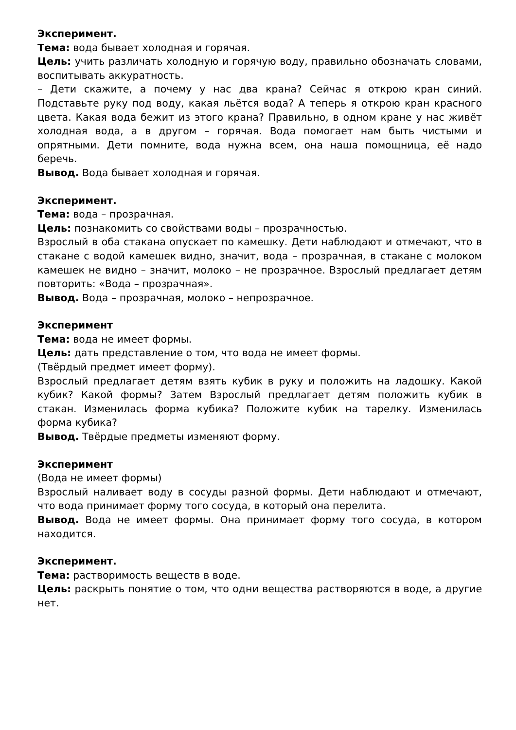Эксперимент.
Тема: вода бывает холодная и горячая.
Цель: учить различать холодную и горячую воду, правильно обозначать словами, воспитывать аккуратность.
– Дети скажите, а почему у нас два крана? Сейчас я открою кран синий. Подставьте руку под воду, какая льётся вода? А теперь я открою кран красного цвета. Какая вода бежит из этого крана? Правильно, в одном кране у нас живёт холодная вода, а в другом – горячая. Вода помогает нам быть чистыми и опрятными. Дети помните, вода нужна всем, она наша помощница, её надо беречь.
Вывод. Вода бывает холодная и горячая.
Эксперимент.
Тема: вода – прозрачная.
Цель: познакомить со свойствами воды – прозрачностью.
Взрослый в оба стакана опускает по камешку. Дети наблюдают и отмечают, что в стакане с водой камешек видно, значит, вода – прозрачная, в стакане с молоком камешек не видно – значит, молоко – не прозрачное. Взрослый предлагает детям повторить: «Вода – прозрачная».
Вывод. Вода – прозрачная, молоко – непрозрачное.
Эксперимент
Тема: вода не имеет формы.
Цель: дать представление о том, что вода не имеет формы.
(Твёрдый предмет имеет форму).
Взрослый предлагает детям взять кубик в руку и положить на ладошку. Какой кубик? Какой формы? Затем Взрослый предлагает детям положить кубик в стакан. Изменилась форма кубика? Положите кубик на тарелку. Изменилась форма кубика?
Вывод. Твёрдые предметы изменяют форму.
Эксперимент
(Вода не имеет формы)
Взрослый наливает воду в сосуды разной формы. Дети наблюдают и отмечают, что вода принимает форму того сосуда, в который она перелита.
Вывод. Вода не имеет формы. Она принимает форму того сосуда, в котором находится.
Эксперимент.
Тема: растворимость веществ в воде.
Цель: раскрыть понятие о том, что одни вещества растворяются в воде, а другие нет.